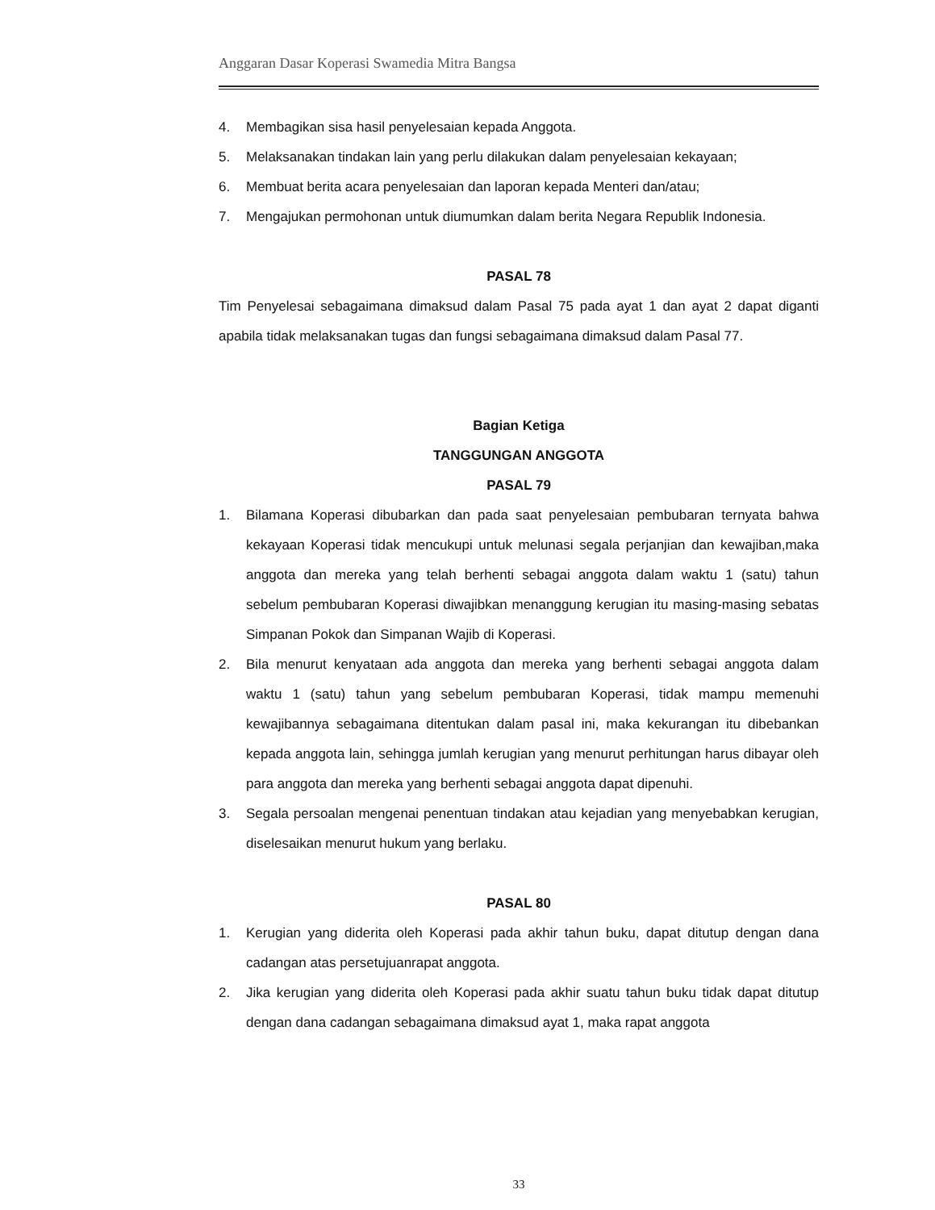Anggaran Dasar Koperasi Swamedia Mitra Bangsa
4. Membagikan sisa hasil penyelesaian kepada Anggota.
5. Melaksanakan tindakan lain yang perlu dilakukan dalam penyelesaian kekayaan;
6. Membuat berita acara penyelesaian dan laporan kepada Menteri dan/atau;
7. Mengajukan permohonan untuk diumumkan dalam berita Negara Republik Indonesia.
PASAL 78
Tim Penyelesai sebagaimana dimaksud dalam Pasal 75 pada ayat 1 dan ayat 2 dapat diganti apabila tidak melaksanakan tugas dan fungsi sebagaimana dimaksud dalam Pasal 77.
Bagian Ketiga
TANGGUNGAN ANGGOTA
PASAL 79
1. Bilamana Koperasi dibubarkan dan pada saat penyelesaian pembubaran ternyata bahwa kekayaan Koperasi tidak mencukupi untuk melunasi segala perjanjian dan kewajiban,maka anggota dan mereka yang telah berhenti sebagai anggota dalam waktu 1 (satu) tahun sebelum pembubaran Koperasi diwajibkan menanggung kerugian itu masing-masing sebatas Simpanan Pokok dan Simpanan Wajib di Koperasi.
2. Bila menurut kenyataan ada anggota dan mereka yang berhenti sebagai anggota dalam waktu 1 (satu) tahun yang sebelum pembubaran Koperasi, tidak mampu memenuhi kewajibannya sebagaimana ditentukan dalam pasal ini, maka kekurangan itu dibebankan kepada anggota lain, sehingga jumlah kerugian yang menurut perhitungan harus dibayar oleh para anggota dan mereka yang berhenti sebagai anggota dapat dipenuhi.
3. Segala persoalan mengenai penentuan tindakan atau kejadian yang menyebabkan kerugian, diselesaikan menurut hukum yang berlaku.
PASAL 80
1. Kerugian yang diderita oleh Koperasi pada akhir tahun buku, dapat ditutup dengan dana cadangan atas persetujuanrapat anggota.
2. Jika kerugian yang diderita oleh Koperasi pada akhir suatu tahun buku tidak dapat ditutup dengan dana cadangan sebagaimana dimaksud ayat 1, maka rapat anggota
33